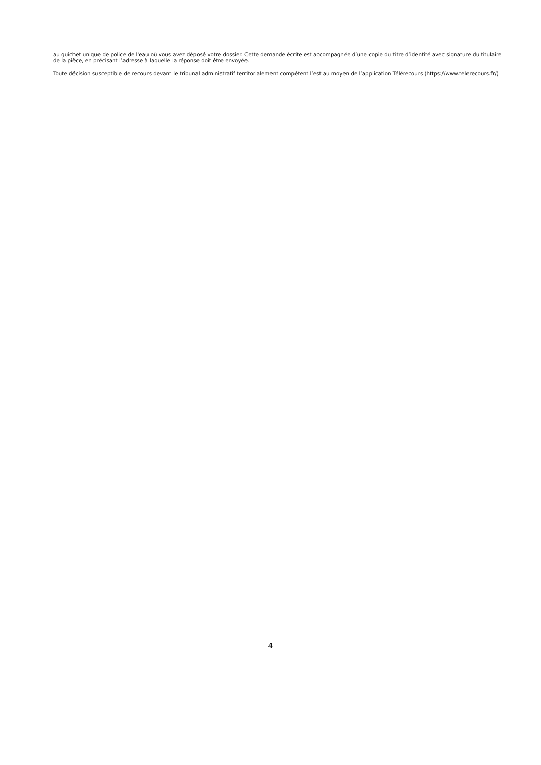au guichet unique de police de l'eau où vous avez déposé votre dossier. Cette demande écrite est accompagnée d’une copie du titre d’identité avec signature du titulaire de la pièce, en précisant l’adresse à laquelle la réponse doit être envoyée.
Toute décision susceptible de recours devant le tribunal administratif territorialement compétent l’est au moyen de l’application Télérecours (https://www.telerecours.fr/)
4